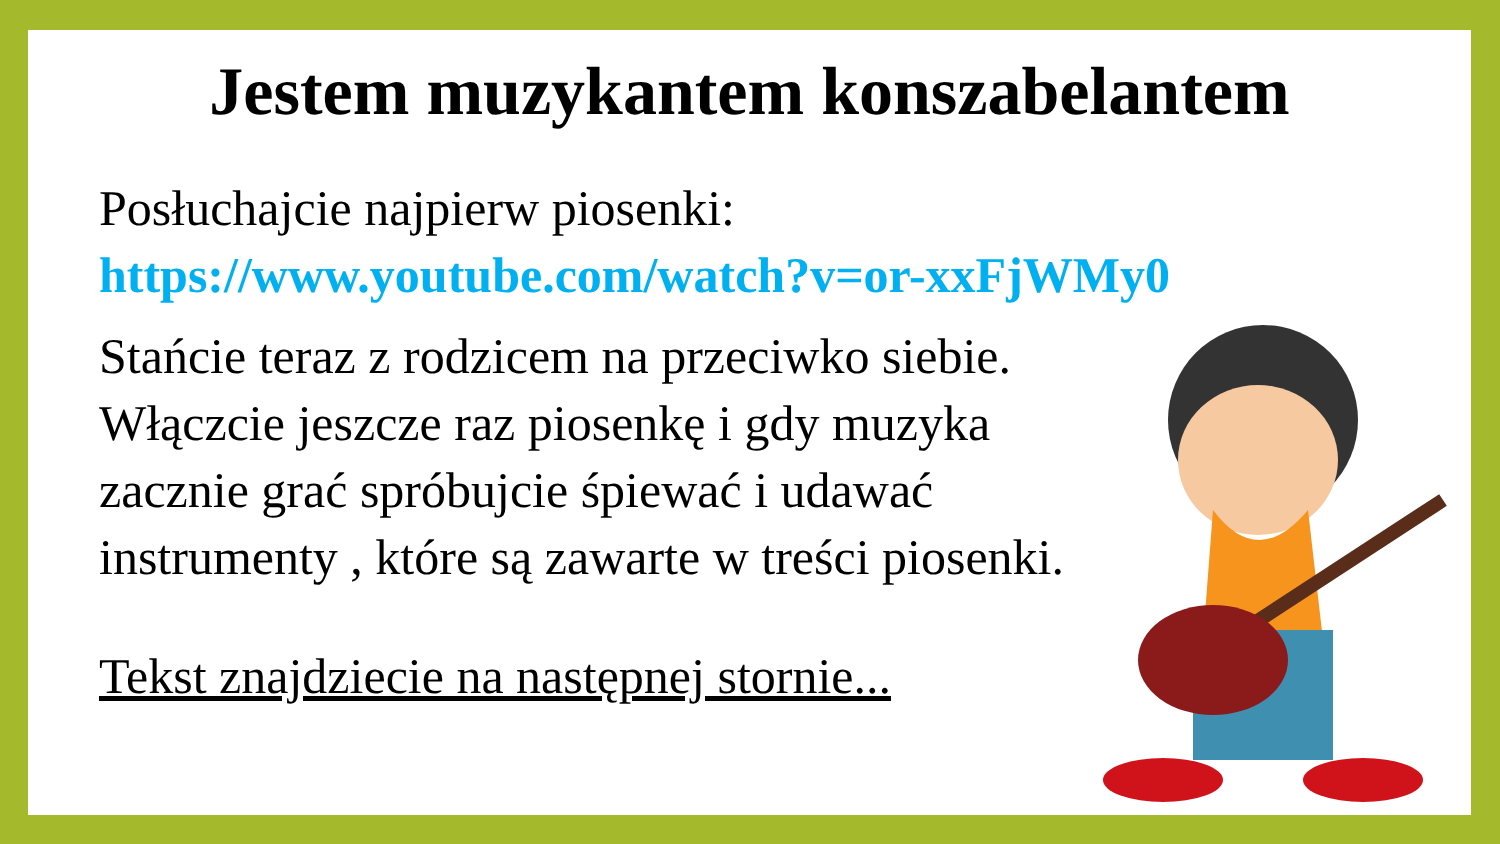Jestem muzykantem konszabelantem
Posłuchajcie najpierw piosenki:
https://www.youtube.com/watch?v=or-xxFjWMy0
Stańcie teraz z rodzicem na przeciwko siebie. Włączcie jeszcze raz piosenkę i gdy muzyka zacznie grać spróbujcie śpiewać i udawać instrumenty , które są zawarte w treści piosenki.
Tekst znajdziecie na następnej stornie...